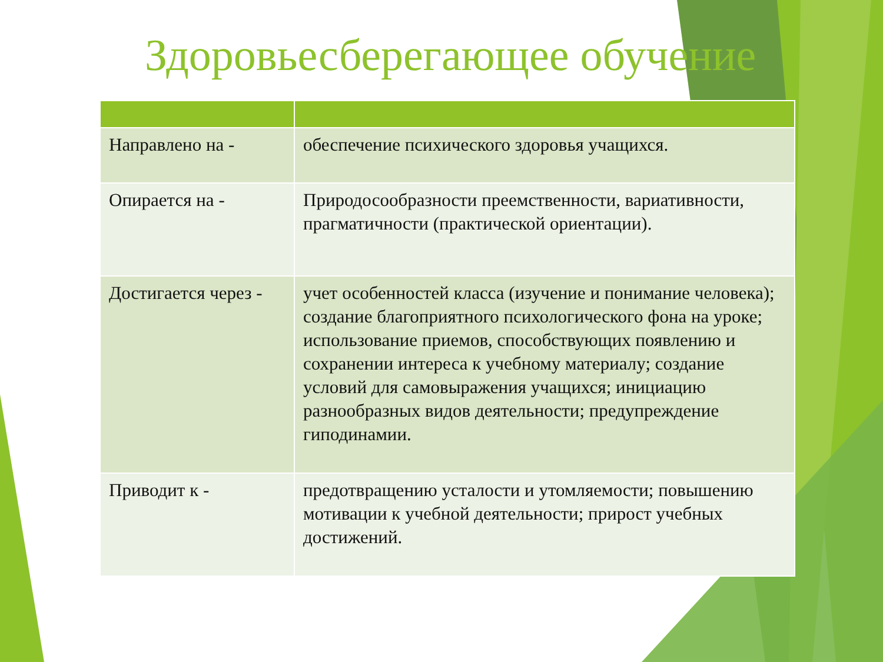Здоровьесберегающее обучение
| Направлено на - | обеспечение психического здоровья учащихся. |
| Опирается на - | Природосообразности преемственности, вариативности, прагматичности (практической ориентации). |
| Достигается через - | учет особенностей класса (изучение и понимание человека); создание благоприятного психологического фона на уроке; использование приемов, способствующих появлению и сохранении интереса к учебному материалу; создание условий для самовыражения учащихся; инициацию разнообразных видов деятельности; предупреждение гиподинамии. |
| Приводит к - | предотвращению усталости и утомляемости; повышению мотивации к учебной деятельности; прирост учебных достижений. |